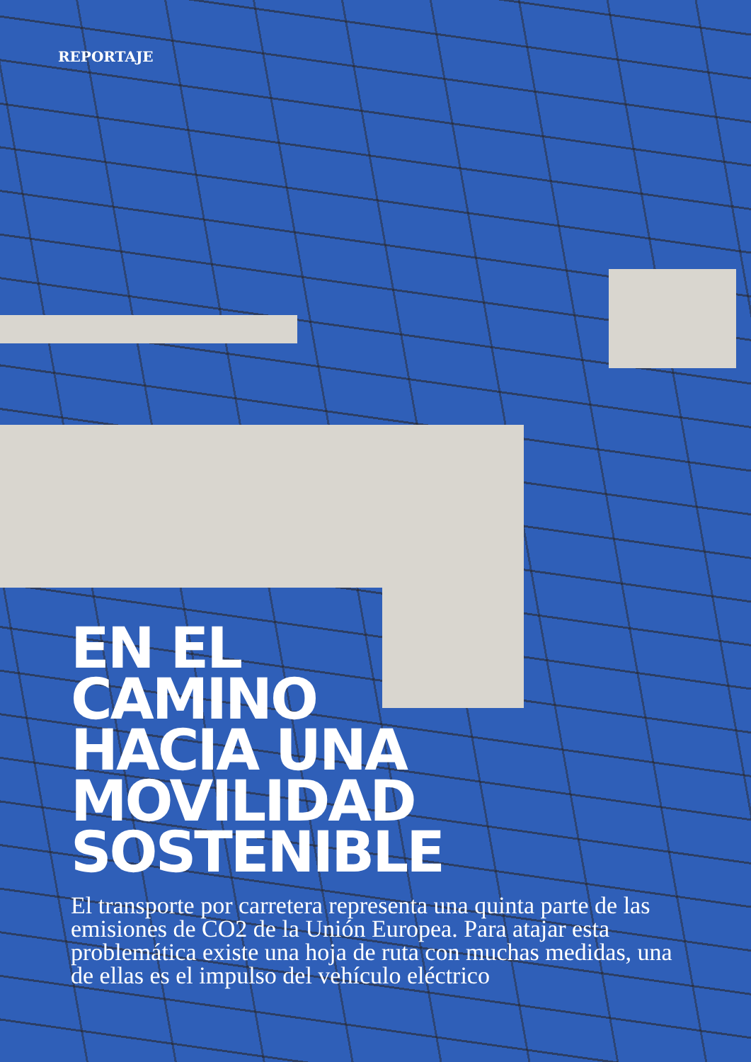REPORTAJE
EN EL
CAMINO
HACIA UNA
MOVILIDAD
SOSTENIBLE
El transporte por carretera representa una quinta parte de las emisiones de CO2 de la Unión Europea. Para atajar esta problemática existe una hoja de ruta con muchas medidas, una de ellas es el impulso del vehículo eléctrico